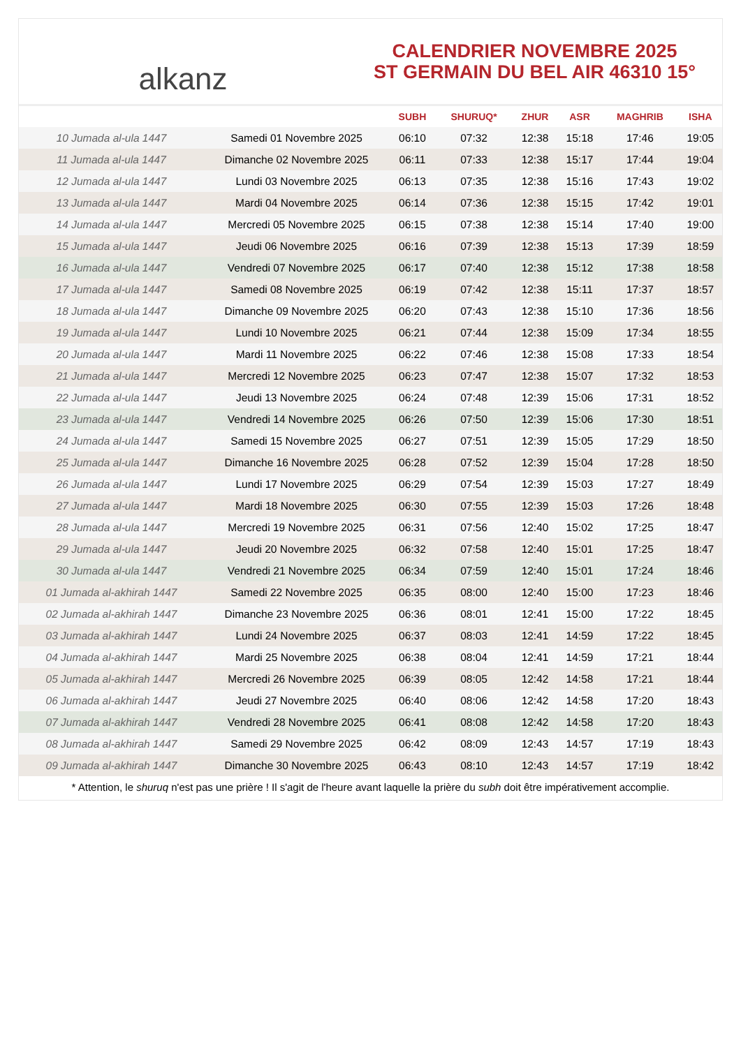alkanz
CALENDRIER NOVEMBRE 2025
ST GERMAIN DU BEL AIR 46310 15°
| | | SUBH | SHURUQ* | ZHUR | ASR | MAGHRIB | ISHA |
| --- | --- | --- | --- | --- | --- | --- | --- |
| 10 Jumada al-ula 1447 | Samedi 01 Novembre 2025 | 06:10 | 07:32 | 12:38 | 15:18 | 17:46 | 19:05 |
| 11 Jumada al-ula 1447 | Dimanche 02 Novembre 2025 | 06:11 | 07:33 | 12:38 | 15:17 | 17:44 | 19:04 |
| 12 Jumada al-ula 1447 | Lundi 03 Novembre 2025 | 06:13 | 07:35 | 12:38 | 15:16 | 17:43 | 19:02 |
| 13 Jumada al-ula 1447 | Mardi 04 Novembre 2025 | 06:14 | 07:36 | 12:38 | 15:15 | 17:42 | 19:01 |
| 14 Jumada al-ula 1447 | Mercredi 05 Novembre 2025 | 06:15 | 07:38 | 12:38 | 15:14 | 17:40 | 19:00 |
| 15 Jumada al-ula 1447 | Jeudi 06 Novembre 2025 | 06:16 | 07:39 | 12:38 | 15:13 | 17:39 | 18:59 |
| 16 Jumada al-ula 1447 | Vendredi 07 Novembre 2025 | 06:17 | 07:40 | 12:38 | 15:12 | 17:38 | 18:58 |
| 17 Jumada al-ula 1447 | Samedi 08 Novembre 2025 | 06:19 | 07:42 | 12:38 | 15:11 | 17:37 | 18:57 |
| 18 Jumada al-ula 1447 | Dimanche 09 Novembre 2025 | 06:20 | 07:43 | 12:38 | 15:10 | 17:36 | 18:56 |
| 19 Jumada al-ula 1447 | Lundi 10 Novembre 2025 | 06:21 | 07:44 | 12:38 | 15:09 | 17:34 | 18:55 |
| 20 Jumada al-ula 1447 | Mardi 11 Novembre 2025 | 06:22 | 07:46 | 12:38 | 15:08 | 17:33 | 18:54 |
| 21 Jumada al-ula 1447 | Mercredi 12 Novembre 2025 | 06:23 | 07:47 | 12:38 | 15:07 | 17:32 | 18:53 |
| 22 Jumada al-ula 1447 | Jeudi 13 Novembre 2025 | 06:24 | 07:48 | 12:39 | 15:06 | 17:31 | 18:52 |
| 23 Jumada al-ula 1447 | Vendredi 14 Novembre 2025 | 06:26 | 07:50 | 12:39 | 15:06 | 17:30 | 18:51 |
| 24 Jumada al-ula 1447 | Samedi 15 Novembre 2025 | 06:27 | 07:51 | 12:39 | 15:05 | 17:29 | 18:50 |
| 25 Jumada al-ula 1447 | Dimanche 16 Novembre 2025 | 06:28 | 07:52 | 12:39 | 15:04 | 17:28 | 18:50 |
| 26 Jumada al-ula 1447 | Lundi 17 Novembre 2025 | 06:29 | 07:54 | 12:39 | 15:03 | 17:27 | 18:49 |
| 27 Jumada al-ula 1447 | Mardi 18 Novembre 2025 | 06:30 | 07:55 | 12:39 | 15:03 | 17:26 | 18:48 |
| 28 Jumada al-ula 1447 | Mercredi 19 Novembre 2025 | 06:31 | 07:56 | 12:40 | 15:02 | 17:25 | 18:47 |
| 29 Jumada al-ula 1447 | Jeudi 20 Novembre 2025 | 06:32 | 07:58 | 12:40 | 15:01 | 17:25 | 18:47 |
| 30 Jumada al-ula 1447 | Vendredi 21 Novembre 2025 | 06:34 | 07:59 | 12:40 | 15:01 | 17:24 | 18:46 |
| 01 Jumada al-akhirah 1447 | Samedi 22 Novembre 2025 | 06:35 | 08:00 | 12:40 | 15:00 | 17:23 | 18:46 |
| 02 Jumada al-akhirah 1447 | Dimanche 23 Novembre 2025 | 06:36 | 08:01 | 12:41 | 15:00 | 17:22 | 18:45 |
| 03 Jumada al-akhirah 1447 | Lundi 24 Novembre 2025 | 06:37 | 08:03 | 12:41 | 14:59 | 17:22 | 18:45 |
| 04 Jumada al-akhirah 1447 | Mardi 25 Novembre 2025 | 06:38 | 08:04 | 12:41 | 14:59 | 17:21 | 18:44 |
| 05 Jumada al-akhirah 1447 | Mercredi 26 Novembre 2025 | 06:39 | 08:05 | 12:42 | 14:58 | 17:21 | 18:44 |
| 06 Jumada al-akhirah 1447 | Jeudi 27 Novembre 2025 | 06:40 | 08:06 | 12:42 | 14:58 | 17:20 | 18:43 |
| 07 Jumada al-akhirah 1447 | Vendredi 28 Novembre 2025 | 06:41 | 08:08 | 12:42 | 14:58 | 17:20 | 18:43 |
| 08 Jumada al-akhirah 1447 | Samedi 29 Novembre 2025 | 06:42 | 08:09 | 12:43 | 14:57 | 17:19 | 18:43 |
| 09 Jumada al-akhirah 1447 | Dimanche 30 Novembre 2025 | 06:43 | 08:10 | 12:43 | 14:57 | 17:19 | 18:42 |
* Attention, le shuruq n'est pas une prière ! Il s'agit de l'heure avant laquelle la prière du subh doit être impérativement accomplie.